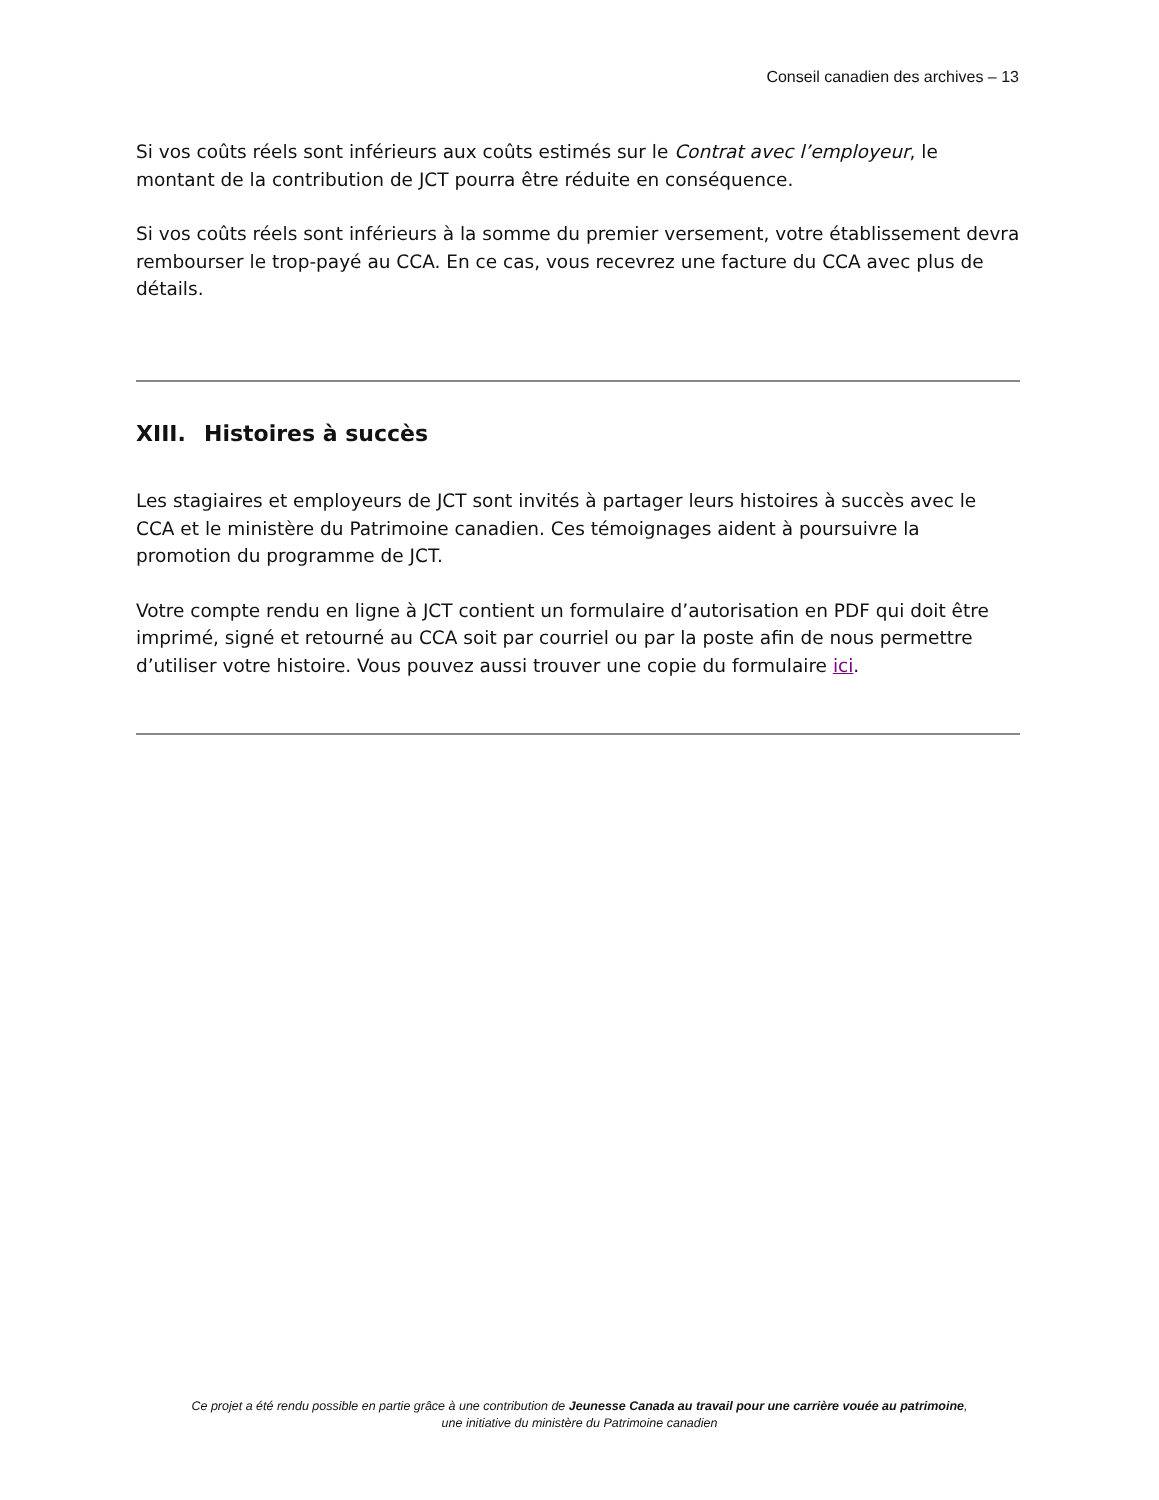Conseil canadien des archives – 13
Si vos coûts réels sont inférieurs aux coûts estimés sur le Contrat avec l’employeur, le montant de la contribution de JCT pourra être réduite en conséquence.
Si vos coûts réels sont inférieurs à la somme du premier versement, votre établissement devra rembourser le trop-payé au CCA. En ce cas, vous recevrez une facture du CCA avec plus de détails.
XIII. Histoires à succès
Les stagiaires et employeurs de JCT sont invités à partager leurs histoires à succès avec le CCA et le ministère du Patrimoine canadien. Ces témoignages aident à poursuivre la promotion du programme de JCT.
Votre compte rendu en ligne à JCT contient un formulaire d’autorisation en PDF qui doit être imprimé, signé et retourné au CCA soit par courriel ou par la poste afin de nous permettre d’utiliser votre histoire. Vous pouvez aussi trouver une copie du formulaire ici.
Ce projet a été rendu possible en partie grâce à une contribution de Jeunesse Canada au travail pour une carrière vouée au patrimoine,
une initiative du ministère du Patrimoine canadien